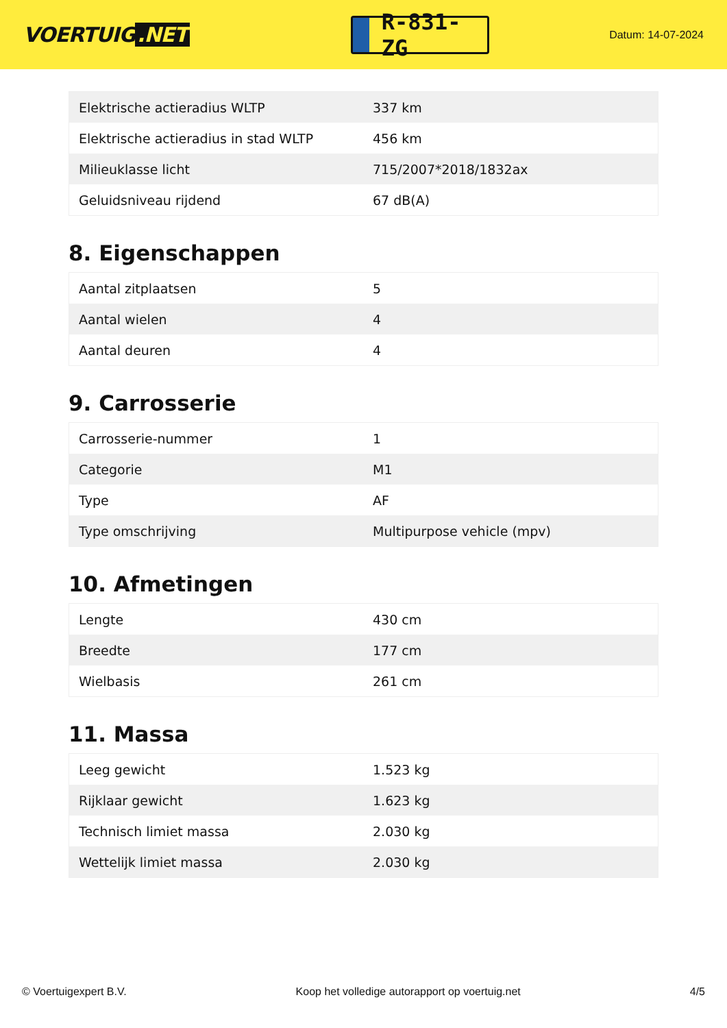VOERTUIG.NET
R-831-ZG
Datum: 14-07-2024
| Elektrische actieradius WLTP | 337 km |
| Elektrische actieradius in stad WLTP | 456 km |
| Milieuklasse licht | 715/2007*2018/1832ax |
| Geluidsniveau rijdend | 67 dB(A) |
8. Eigenschappen
| Aantal zitplaatsen | 5 |
| Aantal wielen | 4 |
| Aantal deuren | 4 |
9. Carrosserie
| Carrosserie-nummer | 1 |
| Categorie | M1 |
| Type | AF |
| Type omschrijving | Multipurpose vehicle (mpv) |
10. Afmetingen
| Lengte | 430 cm |
| Breedte | 177 cm |
| Wielbasis | 261 cm |
11. Massa
| Leeg gewicht | 1.523 kg |
| Rijklaar gewicht | 1.623 kg |
| Technisch limiet massa | 2.030 kg |
| Wettelijk limiet massa | 2.030 kg |
© Voertuigexpert B.V. Koop het volledige autorapport op voertuig.net 4/5